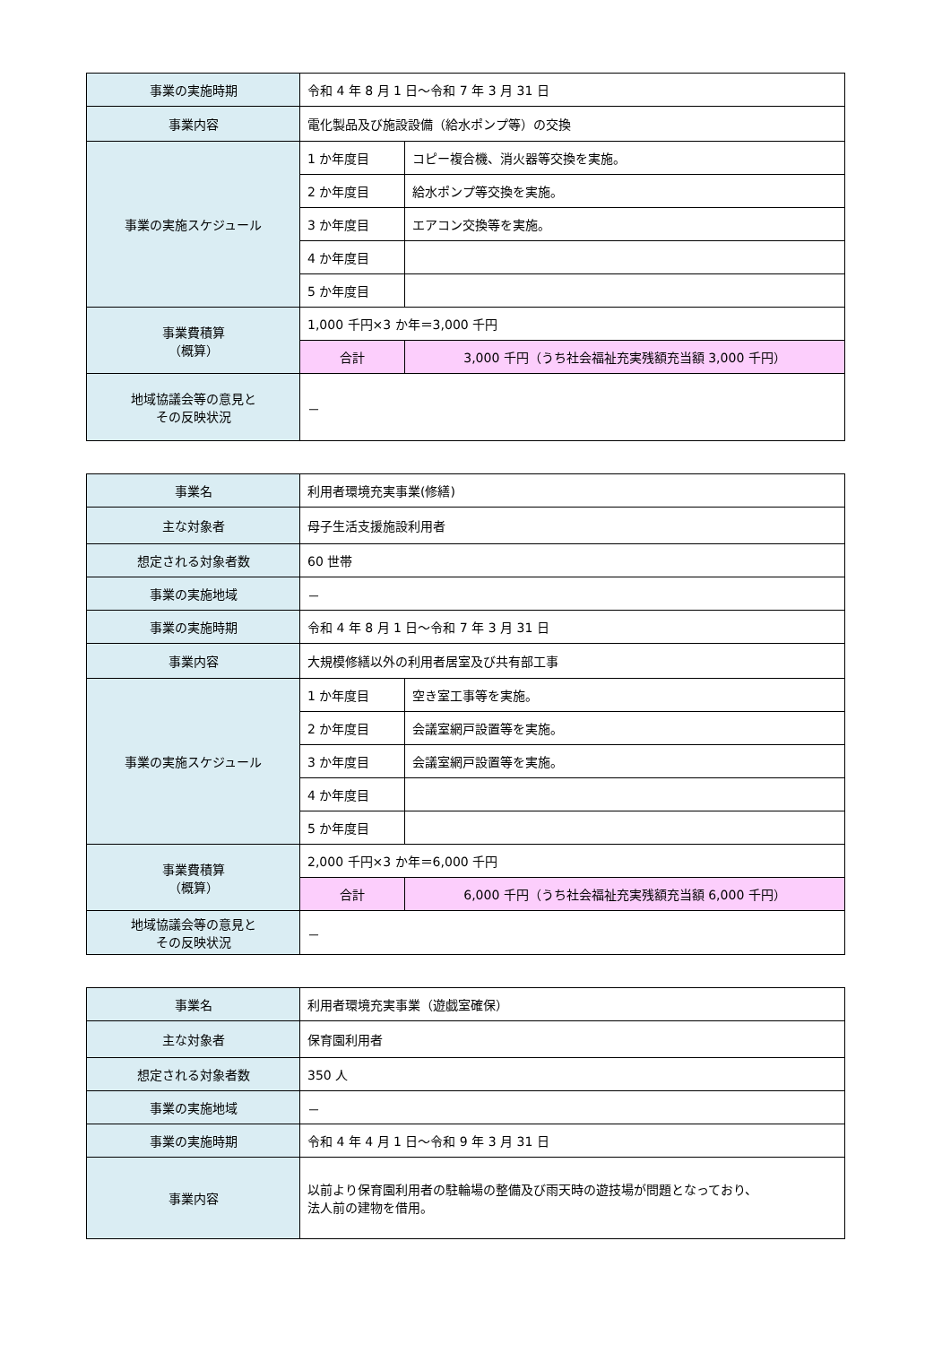| 事業の実施時期 | 令和 4 年 8 月 1 日～令和 7 年 3 月 31 日 | |
| 事業内容 | 電化製品及び施設設備（給水ポンプ等）の交換 | |
| 事業の実施スケジュール | 1 か年度目 | コピー複合機、消火器等交換を実施。 |
| | 2 か年度目 | 給水ポンプ等交換を実施。 |
| | 3 か年度目 | エアコン交換等を実施。 |
| | 4 か年度目 | |
| | 5 か年度目 | |
| 事業費積算 （概算） | 1,000 千円×3 か年＝3,000 千円 | |
| | 合計 | 3,000 千円（うち社会福祉充実残額充当額 3,000 千円） |
| 地域協議会等の意見と その反映状況 | － | |
| 事業名 | 利用者環境充実事業(修繕) | |
| 主な対象者 | 母子生活支援施設利用者 | |
| 想定される対象者数 | 60 世帯 | |
| 事業の実施地域 | － | |
| 事業の実施時期 | 令和 4 年 8 月 1 日～令和 7 年 3 月 31 日 | |
| 事業内容 | 大規模修繕以外の利用者居室及び共有部工事 | |
| 事業の実施スケジュール | 1 か年度目 | 空き室工事等を実施。 |
| | 2 か年度目 | 会議室網戸設置等を実施。 |
| | 3 か年度目 | 会議室網戸設置等を実施。 |
| | 4 か年度目 | |
| | 5 か年度目 | |
| 事業費積算 （概算） | 2,000 千円×3 か年＝6,000 千円 | |
| | 合計 | 6,000 千円（うち社会福祉充実残額充当額 6,000 千円） |
| 地域協議会等の意見と その反映状況 | － | |
| 事業名 | 利用者環境充実事業（遊戯室確保） |
| 主な対象者 | 保育園利用者 |
| 想定される対象者数 | 350 人 |
| 事業の実施地域 | － |
| 事業の実施時期 | 令和 4 年 4 月 1 日～令和 9 年 3 月 31 日 |
| 事業内容 | 以前より保育園利用者の駐輪場の整備及び雨天時の遊技場が問題となっており、 法人前の建物を借用。 |